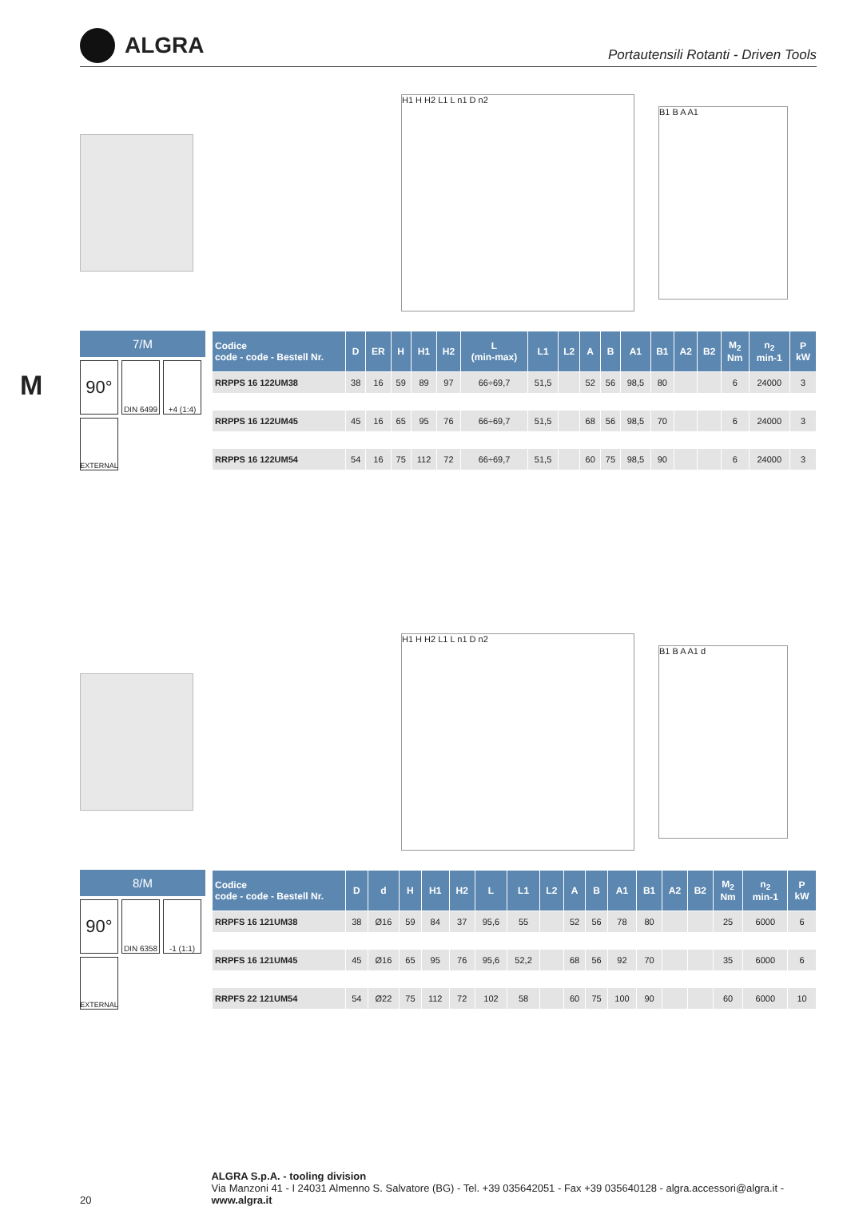ALGRA
Portautensili Rotanti - Driven Tools
M
H1 H H2 L1 L n1 D n2
B1 B A A1
7/M
90°
DIN 6499
+4 (1:4)
EXTERNAL
| Codice code - code - Bestell Nr. | D | ER | H | H1 | H2 | L (min-max) | L1 | L2 | A | B | A1 | B1 | A2 | B2 | M<sub>2</sub> Nm | n<sub>2</sub> min-1 | P kW |
| --- | --- | --- | --- | --- | --- | --- | --- | --- | --- | --- | --- | --- | --- | --- | --- | --- | --- |
| RRPPS 16 122UM38 | 38 | 16 | 59 | 89 | 97 | 66÷69,7 | 51,5 | | 52 | 56 | 98,5 | 80 | | | 6 | 24000 | 3 |
| RRPPS 16 122UM45 | 45 | 16 | 65 | 95 | 76 | 66÷69,7 | 51,5 | | 68 | 56 | 98,5 | 70 | | | 6 | 24000 | 3 |
| RRPPS 16 122UM54 | 54 | 16 | 75 | 112 | 72 | 66÷69,7 | 51,5 | | 60 | 75 | 98,5 | 90 | | | 6 | 24000 | 3 |
H1 H H2 L1 L n1 D n2
B1 B A A1 d
8/M
90°
DIN 6358
-1 (1:1)
EXTERNAL
| Codice code - code - Bestell Nr. | D | d | H | H1 | H2 | L | L1 | L2 | A | B | A1 | B1 | A2 | B2 | M<sub>2</sub> Nm | n<sub>2</sub> min-1 | P kW |
| --- | --- | --- | --- | --- | --- | --- | --- | --- | --- | --- | --- | --- | --- | --- | --- | --- | --- |
| RRPFS 16 121UM38 | 38 | Ø16 | 59 | 84 | 37 | 95,6 | 55 | | 52 | 56 | 78 | 80 | | | 25 | 6000 | 6 |
| RRPFS 16 121UM45 | 45 | Ø16 | 65 | 95 | 76 | 95,6 | 52,2 | | 68 | 56 | 92 | 70 | | | 35 | 6000 | 6 |
| RRPFS 22 121UM54 | 54 | Ø22 | 75 | 112 | 72 | 102 | 58 | | 60 | 75 | 100 | 90 | | | 60 | 6000 | 10 |
20
ALGRA S.p.A. - tooling division
Via Manzoni 41 - I 24031 Almenno S. Salvatore (BG) - Tel. +39 035642051 - Fax +39 035640128 - algra.accessori@algra.it - www.algra.it